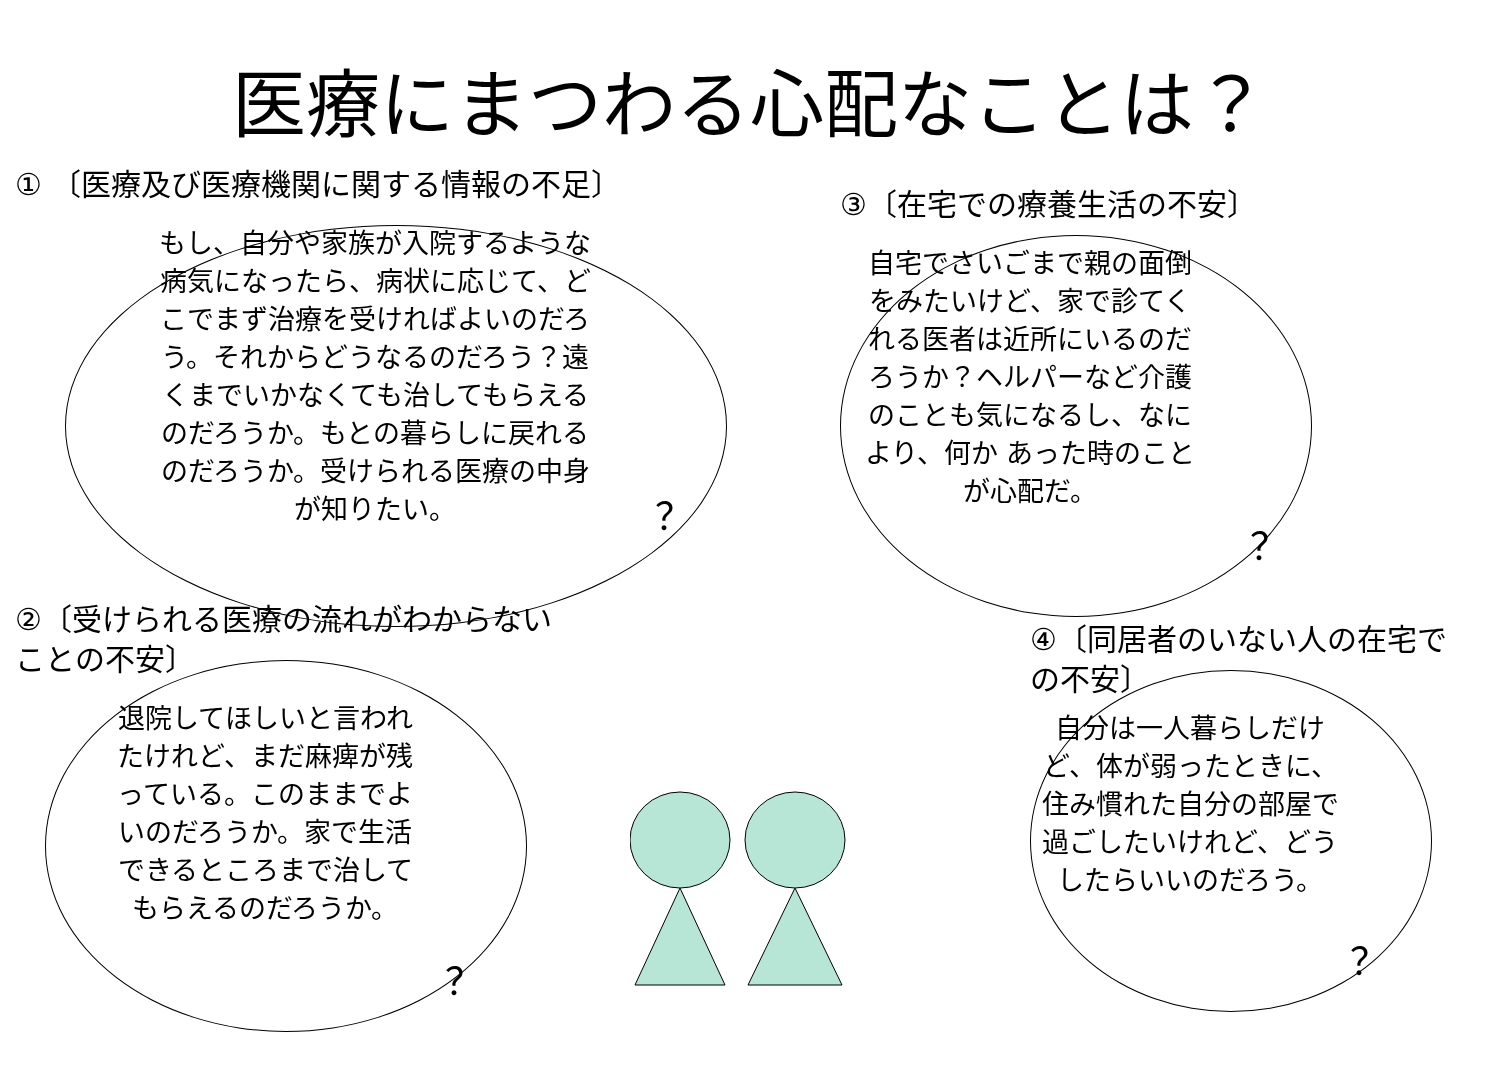医療にまつわる心配なことは？
① 〔医療及び医療機関に関する情報の不足〕
もし、自分や家族が入院するような病気になったら、病状に応じて、どこでまず治療を受ければよいのだろう。それからどうなるのだろう？遠くまでいかなくても治してもらえるのだろうか。もとの暮らしに戻れるのだろうか。受けられる医療の中身が知りたい。
？
③〔在宅での療養生活の不安〕
自宅でさいごまで親の面倒をみたいけど、家で診てくれる医者は近所にいるのだろうか？ヘルパーなど介護のことも気になるし、なにより、何か あった時のことが心配だ。
？
②〔受けられる医療の流れがわからないことの不安〕
退院してほしいと言われたけれど、まだ麻痺が残っている。このままでよいのだろうか。家で生活できるところまで治してもらえるのだろうか。
？
④〔同居者のいない人の在宅での不安〕
自分は一人暮らしだけど、体が弱ったときに、住み慣れた自分の部屋で過ごしたいけれど、どうしたらいいのだろう。
？